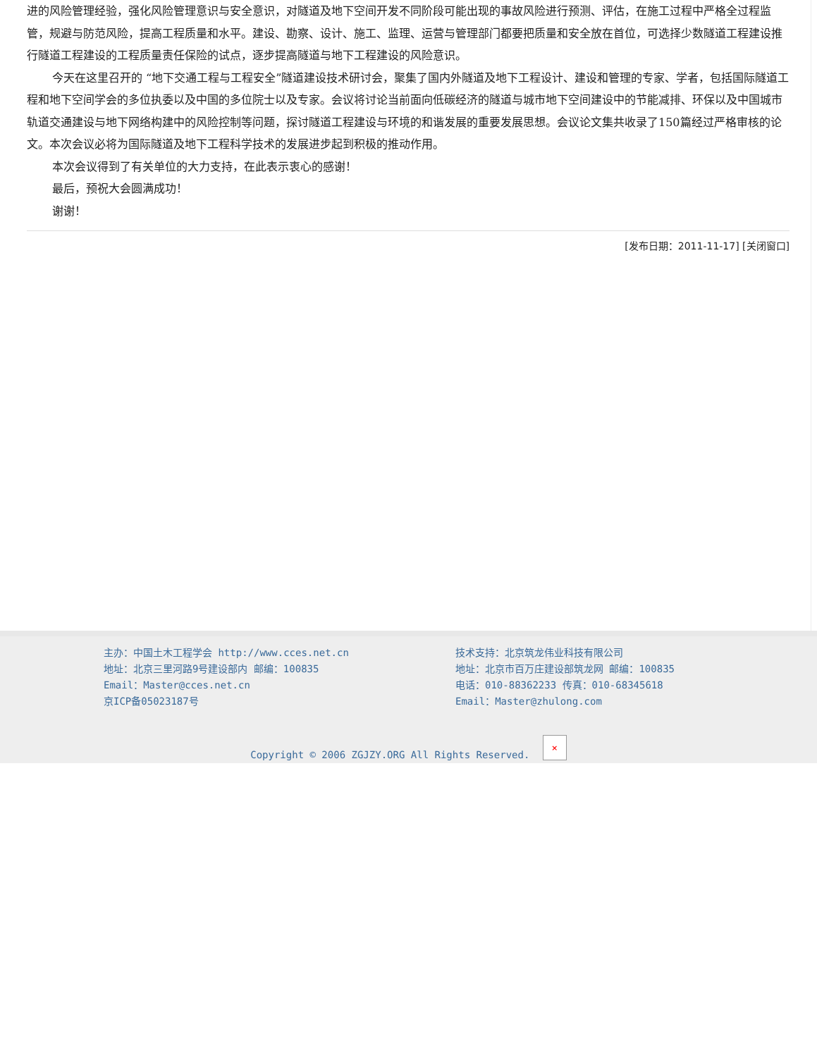进的风险管理经验，强化风险管理意识与安全意识，对隧道及地下空间开发不同阶段可能出现的事故风险进行预测、评估，在施工过程中严格全过程监管，规避与防范风险，提高工程质量和水平。建设、勘察、设计、施工、监理、运营与管理部门都要把质量和安全放在首位，可选择少数隧道工程建设推行隧道工程建设的工程质量责任保险的试点，逐步提高隧道与地下工程建设的风险意识。
今天在这里召开的 “地下交通工程与工程安全”隧道建设技术研讨会，聚集了国内外隧道及地下工程设计、建设和管理的专家、学者，包括国际隧道工程和地下空间学会的多位执委以及中国的多位院士以及专家。会议将讨论当前面向低碳经济的隧道与城市地下空间建设中的节能减排、环保以及中国城市轨道交通建设与地下网络构建中的风险控制等问题，探讨隧道工程建设与环境的和谐发展的重要发展思想。会议论文集共收录了150篇经过严格审核的论文。本次会议必将为国际隧道及地下工程科学技术的发展进步起到积极的推动作用。
本次会议得到了有关单位的大力支持，在此表示衷心的感谢！
最后，预祝大会圆满成功！
谢谢！
[发布日期：2011-11-17] [关闭窗口]
主办：中国土木工程学会 http://www.cces.net.cn
地址：北京三里河路9号建设部内 邮编：100835
Email：Master@cces.net.cn
京ICP备05023187号
技术支持：北京筑龙伟业科技有限公司
地址：北京市百万庄建设部筑龙网 邮编：100835
电话：010-88362233 传真：010-68345618
Email：Master@zhulong.com
Copyright © 2006 ZGJZY.ORG All Rights Reserved. ×